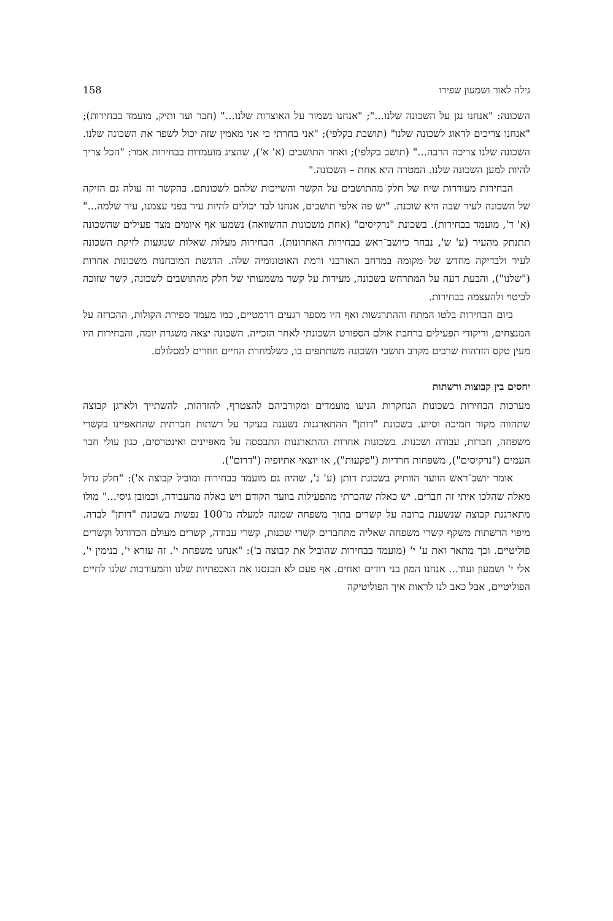גילה לאור ושמעון שפירו 158
השכונה: "אנחנו נגן על השכונה שלנו..."; "אנחנו נשמור על האוצרות שלנו..." (חבר ועד ותיק, מועמד בבחירות); "אנחנו צריכים לדאוג לשכונה שלנו" (תושבת בקלפי); "אני בחרתי כי אני מאמין שזה יכול לשפר את השכונה שלנו. השכונה שלנו צריכה הרבה..." (תושב בקלפי); ואחד התושבים (א' א'), שהציג מועמדות בבחירות אמר: "הכל צריך להיות למען השכונה שלנו. המטרה היא אחת – השכונה."
הבחירות מעוררות שיח של חלק מהתושבים על הקשר והשייכות שלהם לשכונתם. בהקשר זה עולה גם הזיקה של השכונה לעיר שבה היא שוכנת. "יש פה אלפי תושבים, אנחנו לבד יכולים להיות עיר בפני עצמנו, עיר שלמה..." (א' ד', מועמד בבחירות). בשכונת "נרקיסים" (אחת משכונות ההשוואה) נשמעו אף איומים מצד פעילים שהשכונה תתנתק מהעיר (ע' ש', נבחר כיושב־ראש בבחירות האחרונות). הבחירות מעלות שאלות שנוגעות לזיקת השכונה לעיר ולבדיקה מחדש של מקומה במרחב האורבני ורמת האוטונומיה שלה. הדגשת המובחנות משכונות אחרות ("שלנו"), והבעת דעה על המתרחש בשכונה, מעידות על קשר משמעותי של חלק מהתושבים לשכונה, קשר שזוכה לביטוי ולהעצמה בבחירות.
ביום הבחירות בלטו המתח וההתרגשות ואף היו מספר רגעים דרמטיים, כמו מעמד ספירת הקולות, ההכרזה על המנצחים, וריקודי הפעילים ברחבת אולם הספורט השכונתי לאחר הזכייה. השכונה יצאה משגרת יומה, והבחירות היו מעין טקס הזדהות שרבים מקרב תושבי השכונה משתתפים בו, כשלמחרת החיים חוזרים למסלולם.
יחסים בין קבוצות ורשתות
מערכות הבחירות בשכונות הנחקרות הניעו מועמדים ומקורביהם להצטרף, להזדהות, להשתייך ולארגן קבוצה שתהווה מקור תמיכה וסיוע. בשכונת "דותן" ההתארגנות נשענה בעיקר על רשתות חברתית שהתאפיינו בקשרי משפחה, חברות, עבודה ושכנות. בשכונות אחרות ההתארגנות התבססה על מאפיינים ואינטרסים, כגון עולי חבר העמים ("נרקיסים"), משפחות חרדיות ("פקעות"), או יוצאי אתיופיה ("דרום").
אומר יושב־ראש הוועד הוותיק בשכונת דותן (ע' נ', שהיה גם מועמד בבחירות ומוביל קבוצה א'): "חלק גדול מאלה שהלכו איתי זה חברים. יש כאלה שהכרתי מהפעילות בוועד הקודם ויש כאלה מהעבודה, וכמובן גיסי..." מולו מתארגנת קבוצה שנשענת ברובה על קשרים בתוך משפחה שמונה למעלה מ־100 נפשות בשכונת "דותן" לבדה. מיפוי הרשתות משקף קשרי משפחה שאליה מתחברים קשרי שכנות, קשרי עבודה, קשרים מעולם הכדורגל וקשרים פוליטיים. וכך מתאר זאת ע' י' (מועמד בבחירות שהוביל את קבוצה ב'): "אנחנו משפחת י'. זה עזרא י', בנימין י', אלי י' ושמעון ועוד... אנחנו המון בני דודים ואחים. אף פעם לא הכנסנו את האכפתיות שלנו והמעורבות שלנו לחיים הפוליטיים, אבל כאב לנו לראות איך הפוליטיקה